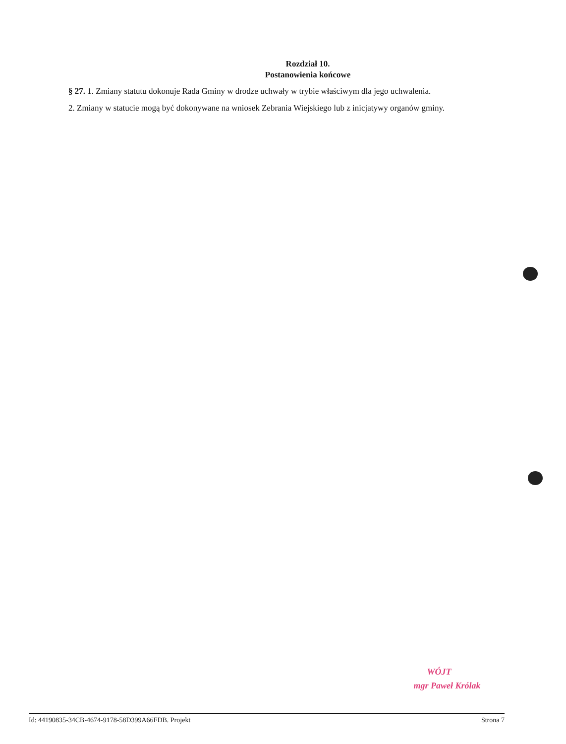Rozdział 10.
Postanowienia końcowe
§ 27. 1. Zmiany statutu dokonuje Rada Gminy w drodze uchwały w trybie właściwym dla jego uchwalenia.
2. Zmiany w statucie mogą być dokonywane na wniosek Zebrania Wiejskiego lub z inicjatywy organów gminy.
WÓJT
mgr Paweł Królak
Id: 44190835-34CB-4674-9178-58D399A66FDB. Projekt Strona 7